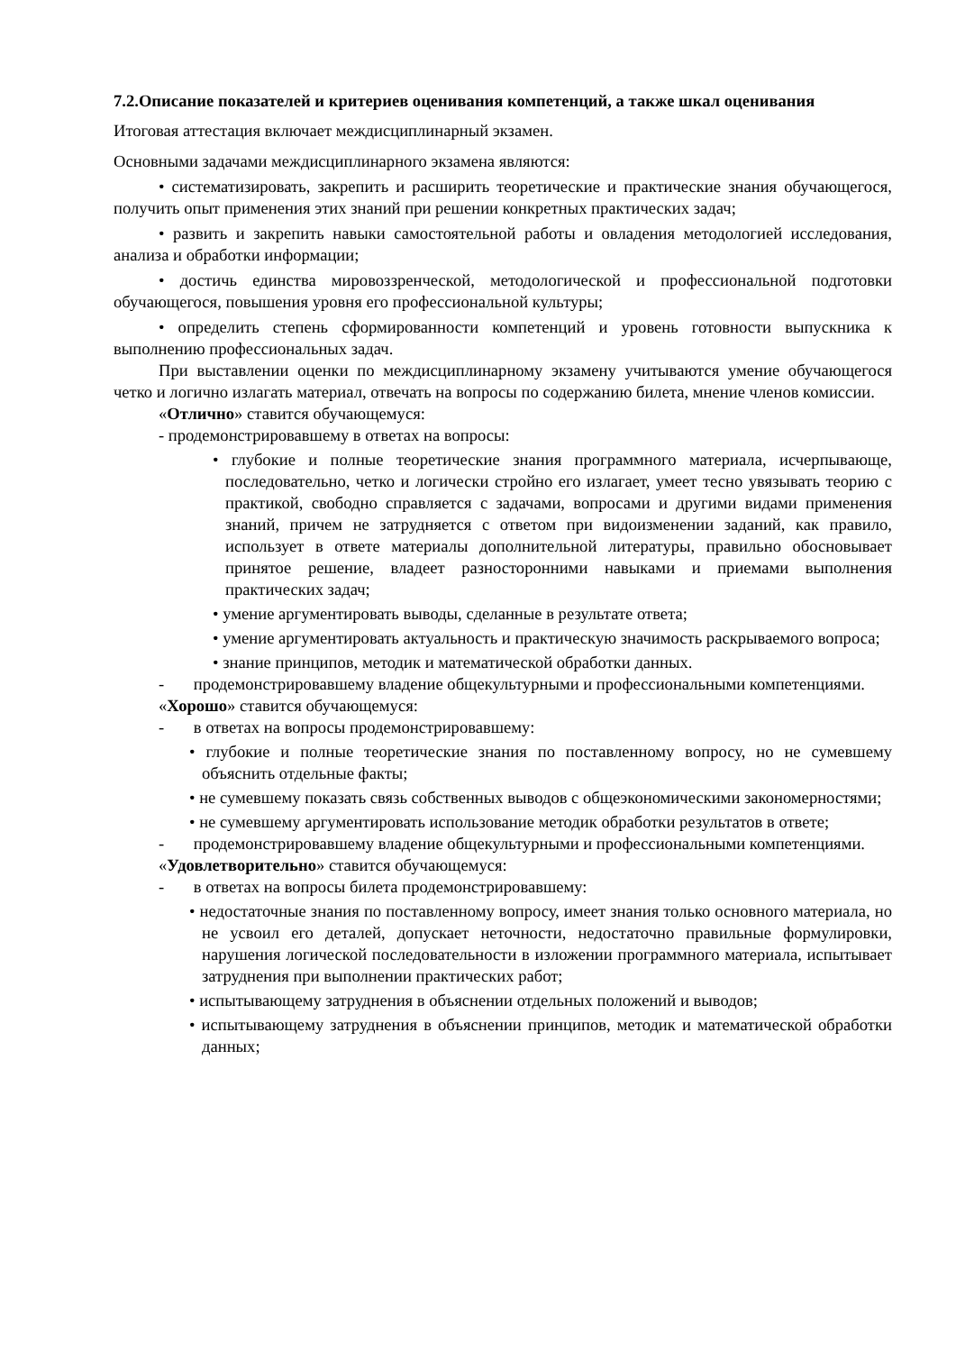7.2.Описание показателей и критериев оценивания компетенций, а также шкал оценивания
Итоговая аттестация включает междисциплинарный экзамен.
Основными задачами междисциплинарного экзамена являются:
• систематизировать, закрепить и расширить теоретические и практические знания обучающегося, получить опыт применения этих знаний при решении конкретных практических задач;
• развить и закрепить навыки самостоятельной работы и овладения методологией исследования, анализа и обработки информации;
• достичь единства мировоззренческой, методологической и профессиональной подготовки обучающегося, повышения уровня его профессиональной культуры;
• определить степень сформированности компетенций и уровень готовности выпускника к выполнению профессиональных задач.
При выставлении оценки по междисциплинарному экзамену учитываются умение обучающегося четко и логично излагать материал, отвечать на вопросы по содержанию билета, мнение членов комиссии.
«Отлично» ставится обучающемуся:
- продемонстрировавшему в ответах на вопросы:
• глубокие и полные теоретические знания программного материала, исчерпывающе, последовательно, четко и логически стройно его излагает, умеет тесно увязывать теорию с практикой, свободно справляется с задачами, вопросами и другими видами применения знаний, причем не затрудняется с ответом при видоизменении заданий, как правило, использует в ответе материалы дополнительной литературы, правильно обосновывает принятое решение, владеет разносторонними навыками и приемами выполнения практических задач;
• умение аргументировать выводы, сделанные в результате ответа;
• умение аргументировать актуальность и практическую значимость раскрываемого вопроса;
• знание принципов, методик и математической обработки данных.
- продемонстрировавшему владение общекультурными и профессиональными компетенциями.
«Хорошо» ставится обучающемуся:
- в ответах на вопросы продемонстрировавшему:
• глубокие и полные теоретические знания по поставленному вопросу, но не сумевшему объяснить отдельные факты;
• не сумевшему показать связь собственных выводов с общеэкономическими закономерностями;
• не сумевшему аргументировать использование методик обработки результатов в ответе;
- продемонстрировавшему владение общекультурными и профессиональными компетенциями.
«Удовлетворительно» ставится обучающемуся:
- в ответах на вопросы билета продемонстрировавшему:
• недостаточные знания по поставленному вопросу, имеет знания только основного материала, но не усвоил его деталей, допускает неточности, недостаточно правильные формулировки, нарушения логической последовательности в изложении программного материала, испытывает затруднения при выполнении практических работ;
• испытывающему затруднения в объяснении отдельных положений и выводов;
• испытывающему затруднения в объяснении принципов, методик и математической обработки данных;